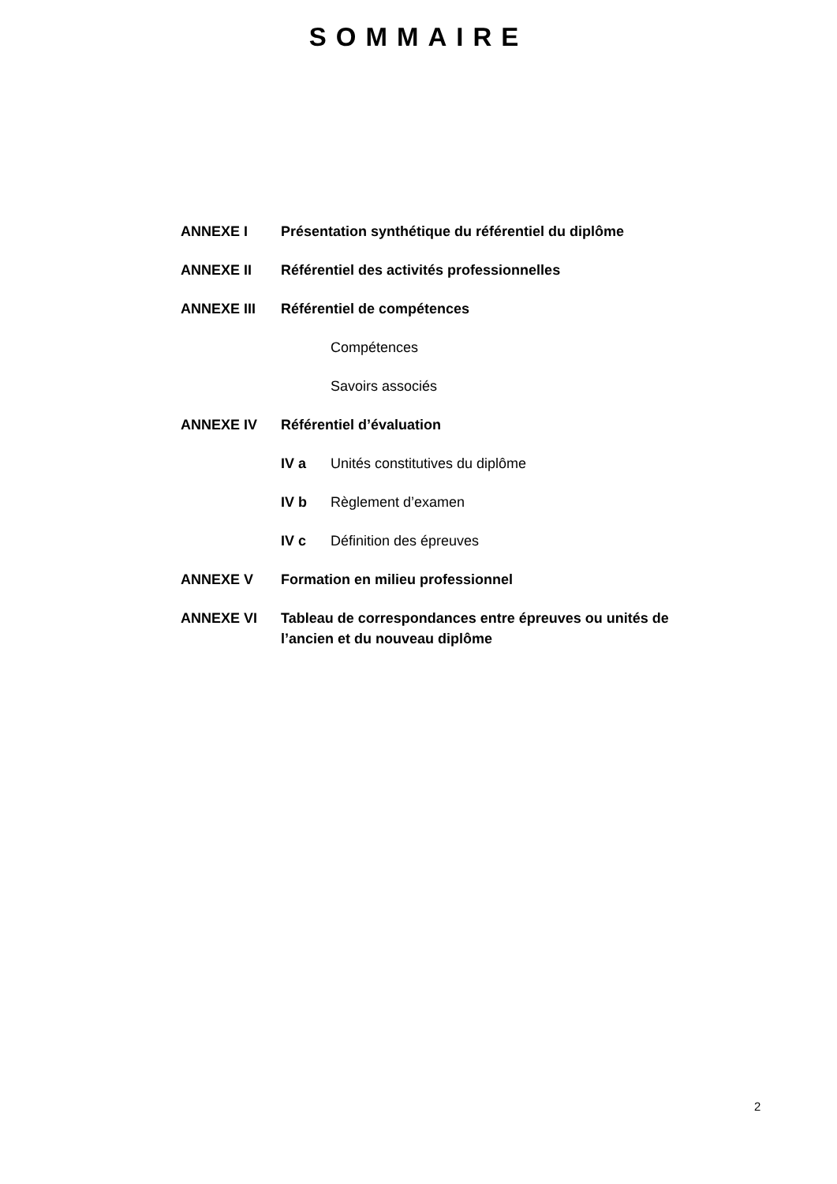SOMMAIRE
ANNEXE I Présentation synthétique du référentiel du diplôme
ANNEXE II Référentiel des activités professionnelles
ANNEXE III Référentiel de compétences
Compétences
Savoirs associés
ANNEXE IV Référentiel d’évaluation
IV a Unités constitutives du diplôme
IV b Règlement d’examen
IV c Définition des épreuves
ANNEXE V Formation en milieu professionnel
ANNEXE VI Tableau de correspondances entre épreuves ou unités de l’ancien et du nouveau diplôme
2